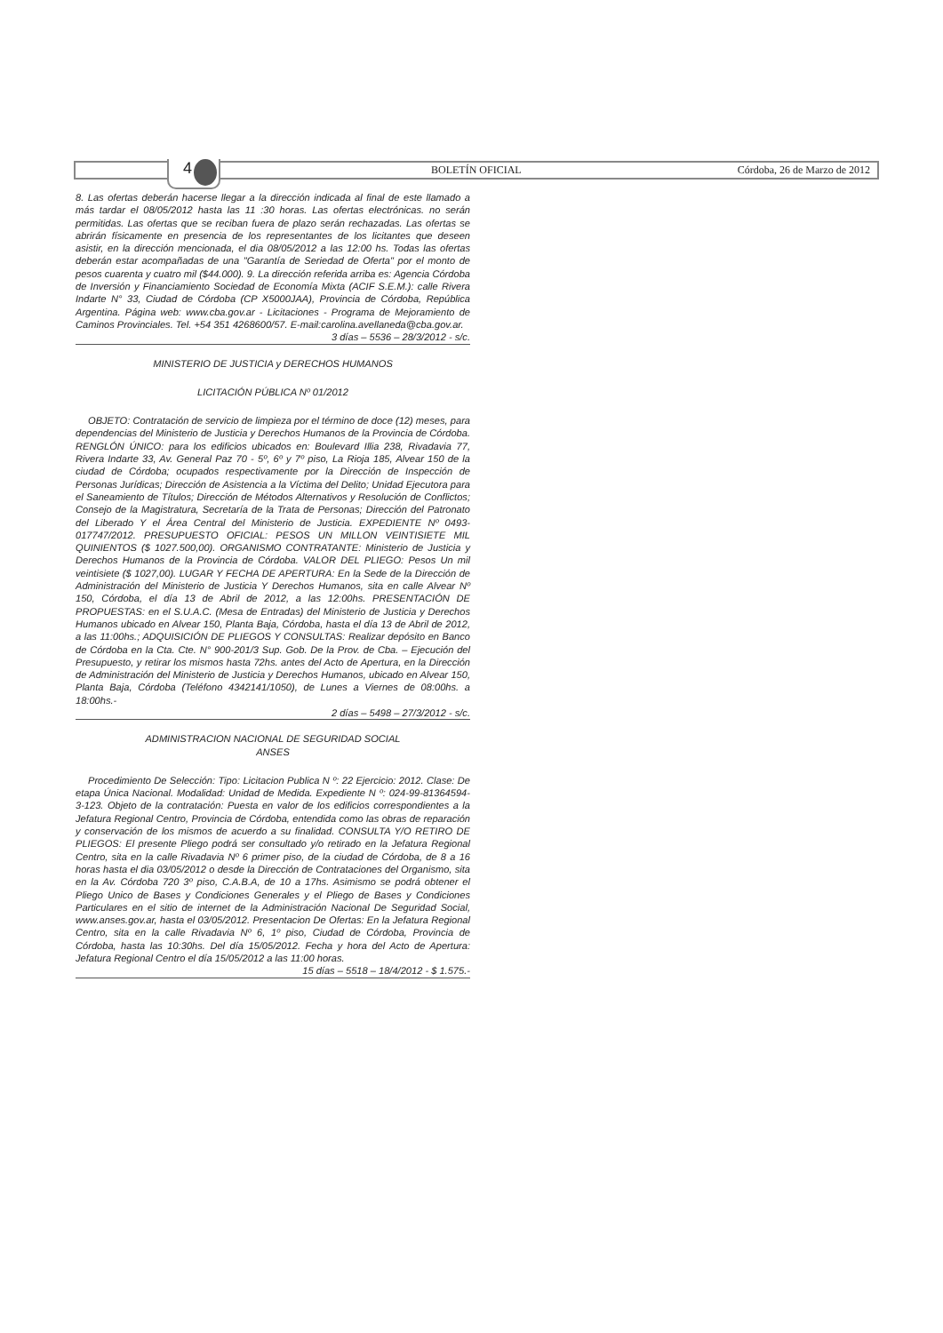4
BOLETÍN OFICIAL Córdoba, 26 de Marzo de 2012
8. Las ofertas deberán hacerse llegar a la dirección indicada al final de este llamado a más tardar el 08/05/2012 hasta las 11 :30 horas. Las ofertas electrónicas. no serán permitidas. Las ofertas que se reciban fuera de plazo serán rechazadas. Las ofertas se abrirán físicamente en presencia de los representantes de los licitantes que deseen asistir, en la dirección mencionada, el dia 08/05/2012 a las 12:00 hs. Todas las ofertas deberán estar acompañadas de una "Garantía de Seriedad de Oferta" por el monto de pesos cuarenta y cuatro mil ($44.000). 9. La dirección referida arriba es: Agencia Córdoba de Inversión y Financiamiento Sociedad de Economía Mixta (ACIF S.E.M.): calle Rivera Indarte N° 33, Ciudad de Córdoba (CP X5000JAA), Provincia de Córdoba, República Argentina. Página web: www.cba.gov.ar - Licitaciones - Programa de Mejoramiento de Caminos Provinciales. Tel. +54 351 4268600/57. E-mail:carolina.avellaneda@cba.gov.ar.
3 días – 5536 – 28/3/2012 - s/c.
MINISTERIO DE JUSTICIA y DERECHOS HUMANOS
LICITACIÓN PÚBLICA Nº 01/2012
OBJETO: Contratación de servicio de limpieza por el término de doce (12) meses, para dependencias del Ministerio de Justicia y Derechos Humanos de la Provincia de Córdoba. RENGLÓN ÚNICO: para los edificios ubicados en: Boulevard Illia 238, Rivadavia 77, Rivera Indarte 33, Av. General Paz 70 - 5º, 6º y 7º piso, La Rioja 185, Alvear 150 de la ciudad de Córdoba; ocupados respectivamente por la Dirección de Inspección de Personas Jurídicas; Dirección de Asistencia a la Víctima del Delito; Unidad Ejecutora para el Saneamiento de Títulos; Dirección de Métodos Alternativos y Resolución de Conflictos; Consejo de la Magistratura, Secretaría de la Trata de Personas; Dirección del Patronato del Liberado Y el Área Central del Ministerio de Justicia. EXPEDIENTE Nº 0493-017747/2012. PRESUPUESTO OFICIAL: PESOS UN MILLON VEINTISIETE MIL QUINIENTOS ($ 1027.500,00). ORGANISMO CONTRATANTE: Ministerio de Justicia y Derechos Humanos de la Provincia de Córdoba. VALOR DEL PLIEGO: Pesos Un mil veintisiete ($ 1027,00). LUGAR Y FECHA DE APERTURA: En la Sede de la Dirección de Administración del Ministerio de Justicia Y Derechos Humanos, sita en calle Alvear Nº 150, Córdoba, el día 13 de Abril de 2012, a las 12:00hs. PRESENTACIÓN DE PROPUESTAS: en el S.U.A.C. (Mesa de Entradas) del Ministerio de Justicia y Derechos Humanos ubicado en Alvear 150, Planta Baja, Córdoba, hasta el día 13 de Abril de 2012, a las 11:00hs.; ADQUISICIÓN DE PLIEGOS Y CONSULTAS: Realizar depósito en Banco de Córdoba en la Cta. Cte. N° 900-201/3 Sup. Gob. De la Prov. de Cba. – Ejecución del Presupuesto, y retirar los mismos hasta 72hs. antes del Acto de Apertura, en la Dirección de Administración del Ministerio de Justicia y Derechos Humanos, ubicado en Alvear 150, Planta Baja, Córdoba (Teléfono 4342141/1050), de Lunes a Viernes de 08:00hs. a 18:00hs.-
2 días – 5498 – 27/3/2012 - s/c.
ADMINISTRACION NACIONAL DE SEGURIDAD SOCIAL
ANSES
Procedimiento De Selección: Tipo: Licitacion Publica N º: 22 Ejercicio: 2012. Clase: De etapa Única Nacional. Modalidad: Unidad de Medida. Expediente N º: 024-99-81364594-3-123. Objeto de la contratación: Puesta en valor de los edificios correspondientes a la Jefatura Regional Centro, Provincia de Córdoba, entendida como las obras de reparación y conservación de los mismos de acuerdo a su finalidad. CONSULTA Y/O RETIRO DE PLIEGOS: El presente Pliego podrá ser consultado y/o retirado en la Jefatura Regional Centro, sita en la calle Rivadavia Nº 6 primer piso, de la ciudad de Córdoba, de 8 a 16 horas hasta el dia 03/05/2012 o desde la Dirección de Contrataciones del Organismo, sita en la Av. Córdoba 720 3º piso, C.A.B.A, de 10 a 17hs. Asimismo se podrá obtener el Pliego Unico de Bases y Condiciones Generales y el Pliego de Bases y Condiciones Particulares en el sitio de internet de la Administración Nacional De Seguridad Social, www.anses.gov.ar, hasta el 03/05/2012. Presentacion De Ofertas: En la Jefatura Regional Centro, sita en la calle Rivadavia Nº 6, 1º piso, Ciudad de Córdoba, Provincia de Córdoba, hasta las 10:30hs. Del día 15/05/2012. Fecha y hora del Acto de Apertura: Jefatura Regional Centro el día 15/05/2012 a las 11:00 horas.
15 días – 5518 – 18/4/2012 - $ 1.575.-